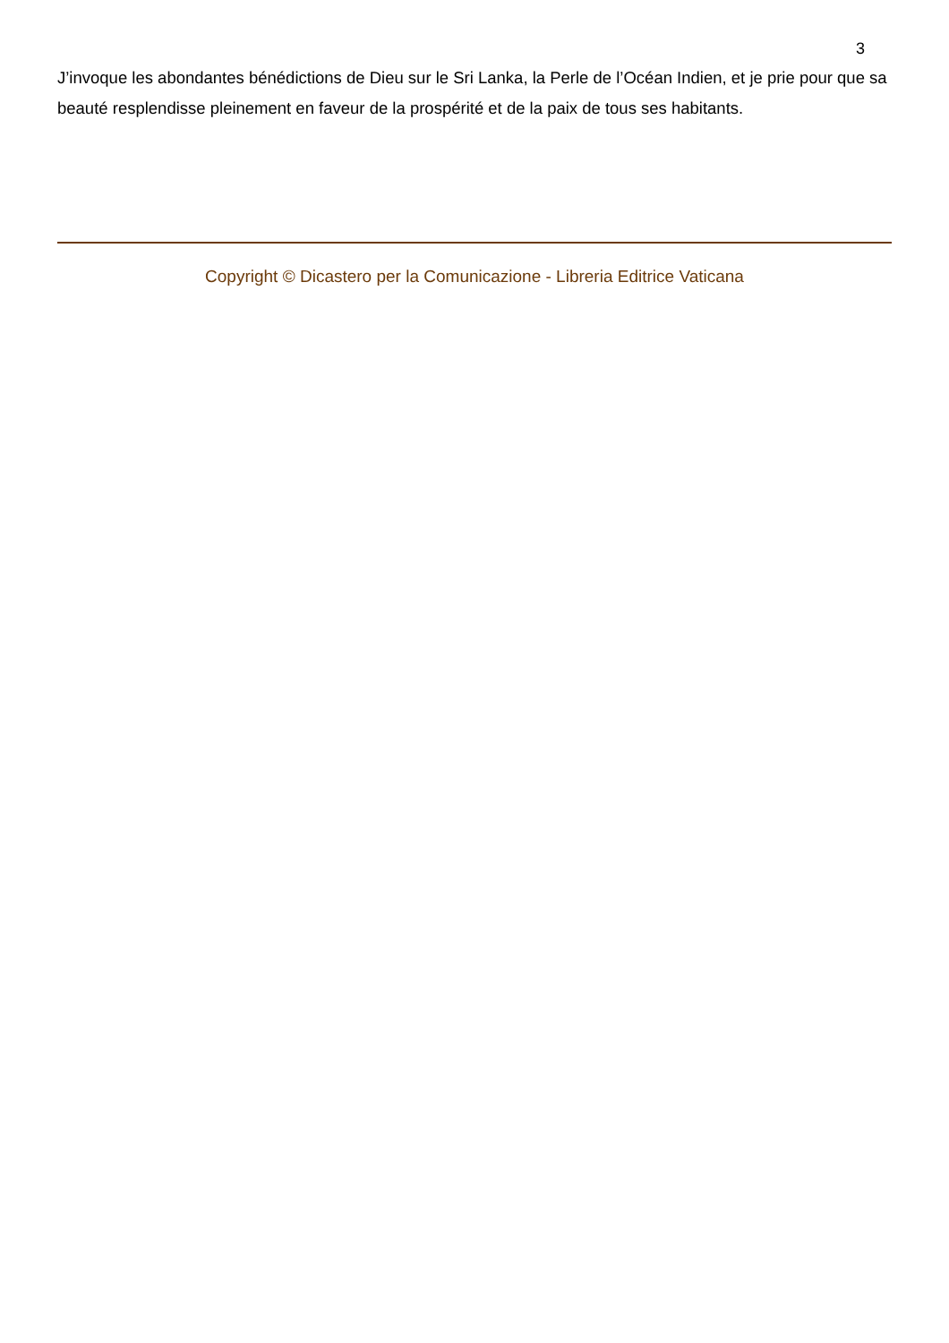3
J’invoque les abondantes bénédictions de Dieu sur le Sri Lanka, la Perle de l’Océan Indien, et je prie pour que sa beauté resplendisse pleinement en faveur de la prospérité et de la paix de tous ses habitants.
Copyright © Dicastero per la Comunicazione - Libreria Editrice Vaticana